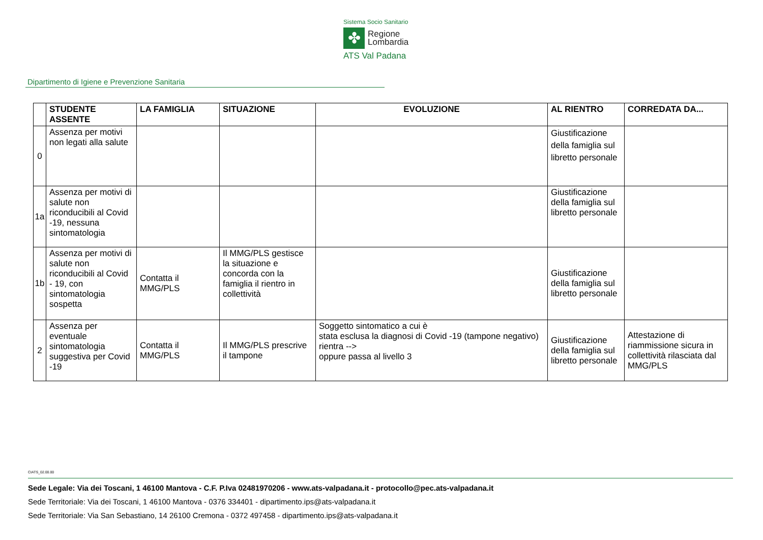Sistema Socio Sanitario
✤
Regione
Lombardia
ATS Val Padana
Dipartimento di Igiene e Prevenzione Sanitaria
| | STUDENTE ASSENTE | LA FAMIGLIA | SITUAZIONE | EVOLUZIONE | AL RIENTRO | CORREDATA DA... |
| --- | --- | --- | --- | --- | --- | --- |
| 0 | Assenza per motivi non legati alla salute | | | | Giustificazione della famiglia sul libretto personale | |
| 1a | Assenza per motivi di salute non riconducibili al Covid -19, nessuna sintomatologia | | | | Giustificazione della famiglia sul libretto personale | |
| 1b | Assenza per motivi di salute non riconducibili al Covid - 19, con sintomatologia sospetta | Contatta il MMG/PLS | Il MMG/PLS gestisce la situazione e concorda con la famiglia il rientro in collettività | | Giustificazione della famiglia sul libretto personale | |
| 2 | Assenza per eventuale sintomatologia suggestiva per Covid -19 | Contatta il MMG/PLS | Il MMG/PLS prescrive il tampone | Soggetto sintomatico a cui è stata esclusa la diagnosi di Covid -19 (tampone negativo) rientra --> oppure passa al livello 3 | Giustificazione della famiglia sul libretto personale | Attestazione di riammissione sicura in collettività rilasciata dal MMG/PLS |
CIATS_02.00.00
Sede Legale: Via dei Toscani, 1 46100 Mantova - C.F. P.Iva 02481970206 - www.ats-valpadana.it - protocollo@pec.ats-valpadana.it
Sede Territoriale: Via dei Toscani, 1 46100 Mantova - 0376 334401 - dipartimento.ips@ats-valpadana.it
Sede Territoriale: Via San Sebastiano, 14 26100 Cremona - 0372 497458 - dipartimento.ips@ats-valpadana.it